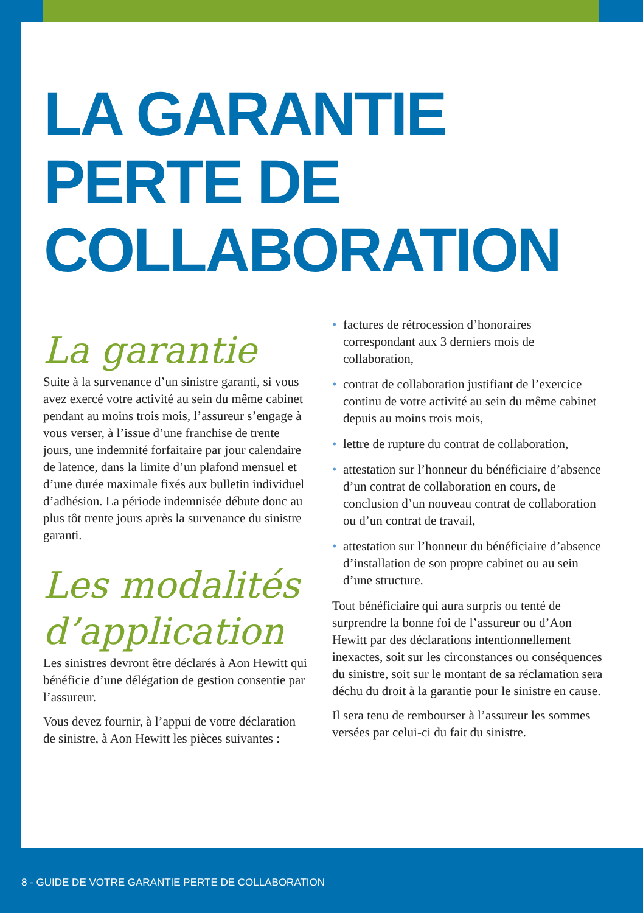LA GARANTIE
PERTE DE
COLLABORATION
La garantie
Suite à la survenance d’un sinistre garanti, si vous avez exercé votre activité au sein du même cabinet pendant au moins trois mois, l’assureur s’engage à vous verser, à l’issue d’une franchise de trente jours, une indemnité forfaitaire par jour calendaire de latence, dans la limite d’un plafond mensuel et d’une durée maximale fixés aux bulletin individuel d’adhésion. La période indemnisée débute donc au plus tôt trente jours après la survenance du sinistre garanti.
Les modalités d’application
Les sinistres devront être déclarés à Aon Hewitt qui bénéficie d’une délégation de gestion consentie par l’assureur.
Vous devez fournir, à l’appui de votre déclaration de sinistre, à Aon Hewitt les pièces suivantes :
• factures de rétrocession d’honoraires correspondant aux 3 derniers mois de collaboration,
• contrat de collaboration justifiant de l’exercice continu de votre activité au sein du même cabinet depuis au moins trois mois,
• lettre de rupture du contrat de collaboration,
• attestation sur l’honneur du bénéficiaire d’absence d’un contrat de collaboration en cours, de conclusion d’un nouveau contrat de collaboration ou d’un contrat de travail,
• attestation sur l’honneur du bénéficiaire d’absence d’installation de son propre cabinet ou au sein d’une structure.
Tout bénéficiaire qui aura surpris ou tenté de surprendre la bonne foi de l’assureur ou d’Aon Hewitt par des déclarations intentionnellement inexactes, soit sur les circonstances ou conséquences du sinistre, soit sur le montant de sa réclamation sera déchu du droit à la garantie pour le sinistre en cause.
Il sera tenu de rembourser à l’assureur les sommes versées par celui-ci du fait du sinistre.
8 - GUIDE DE VOTRE GARANTIE PERTE DE COLLABORATION